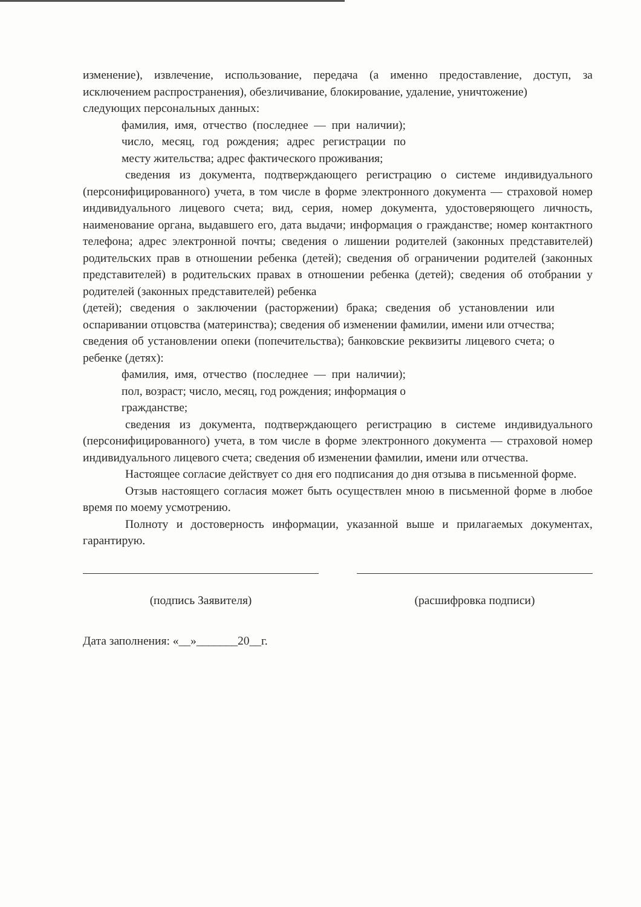изменение), извлечение, использование, передача (а именно предоставление, доступ, за исключением распространения), обезличивание, блокирование, удаление, уничтожение)
следующих персональных данных:
фамилия, имя, отчество (последнее — при наличии); число, месяц, год рождения; адрес регистрации по месту жительства; адрес фактического проживания;
сведения из документа, подтверждающего регистрацию о системе индивидуального (персонифицированного) учета, в том числе в форме электронного документа — страховой номер индивидуального лицевого счета; вид, серия, номер документа, удостоверяющего личность, наименование органа, выдавшего его, дата выдачи; информация о гражданстве; номер контактного телефона; адрес электронной почты; сведения о лишении родителей (законных представителей) родительских прав в отношении ребенка (детей); сведения об ограничении родителей (законных представителей) в родительских правах в отношении ребенка (детей); сведения об отобрании у родителей (законных представителей) ребенка
(детей); сведения о заключении (расторжении) брака; сведения об установлении или оспаривании отцовства (материнства); сведения об изменении фамилии, имени или отчества; сведения об установлении опеки (попечительства); банковские реквизиты лицевого счета; о ребенке (детях):
фамилия, имя, отчество (последнее — при наличии); пол, возраст; число, месяц, год рождения; информация о гражданстве;
сведения из документа, подтверждающего регистрацию в системе индивидуального (персонифицированного) учета, в том числе в форме электронного документа — страховой номер индивидуального лицевого счета; сведения об изменении фамилии, имени или отчества.
Настоящее согласие действует со дня его подписания до дня отзыва в письменной форме.
Отзыв настоящего согласия может быть осуществлен мною в письменной форме в любое время по моему усмотрению.
Полноту и достоверность информации, указанной выше и прилагаемых документах, гарантирую.
(подпись Заявителя) (расшифровка подписи)
Дата заполнения: «__»_______20__г.